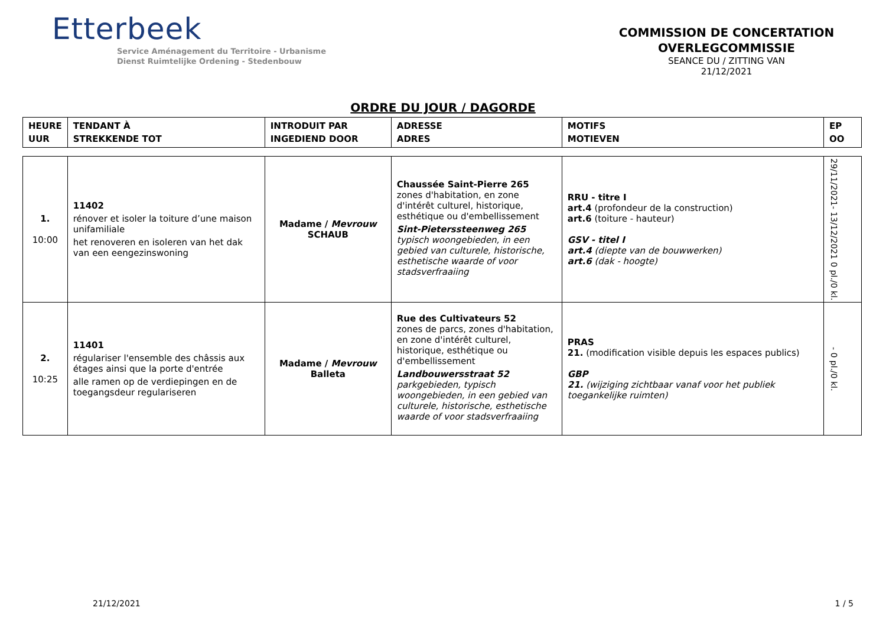Etterbeek
Service Aménagement du Territoire - Urbanisme
Dienst Ruimtelijke Ordening - Stedenbouw
COMMISSION DE CONCERTATION
OVERLEGCOMMISSIE
SEANCE DU / ZITTING VAN
21/12/2021
ORDRE DU JOUR / DAGORDE
| HEURE UUR | TENDANT À STREKKENDE TOT | INTRODUIT PAR INGEDIEND DOOR | ADRESSE ADRES | MOTIFS MOTIEVEN | EP OO |
| --- | --- | --- | --- | --- | --- |
| 1. 10:00 | 11402 rénover et isoler la toiture d’une maison unifamiliale het renoveren en isoleren van het dak van een eengezinswoning | Madame / Mevrouw SCHAUB | Chaussée Saint-Pierre 265 zones d'habitation, en zone d'intérêt culturel, historique, esthétique ou d'embellissement Sint-Pieterssteenweg 265 typisch woongebieden, in een gebied van culturele, historische, esthetische waarde of voor stadsverfraaiing | RRU - titre I art.4 (profondeur de la construction) art.6 (toiture - hauteur) GSV - titel I art.4 (diepte van de bouwwerken) art.6 (dak - hoogte) | 29/11/2021- 13/12/2021 0 pl./0 kl. |
| 2. 10:25 | 11401 régulariser l'ensemble des châssis aux étages ainsi que la porte d'entrée alle ramen op de verdiepingen en de toegangsdeur regulariseren | Madame / Mevrouw Balleta | Rue des Cultivateurs 52 zones de parcs, zones d'habitation, en zone d'intérêt culturel, historique, esthétique ou d'embellissement Landbouwersstraat 52 parkgebieden, typisch woongebieden, in een gebied van culturele, historische, esthetische waarde of voor stadsverfraaiing | PRAS 21. (modification visible depuis les espaces publics) GBP 21. (wijziging zichtbaar vanaf voor het publiek toegankelijke ruimten) | - 0 pl./0 kl. |
21/12/2021 1 / 5